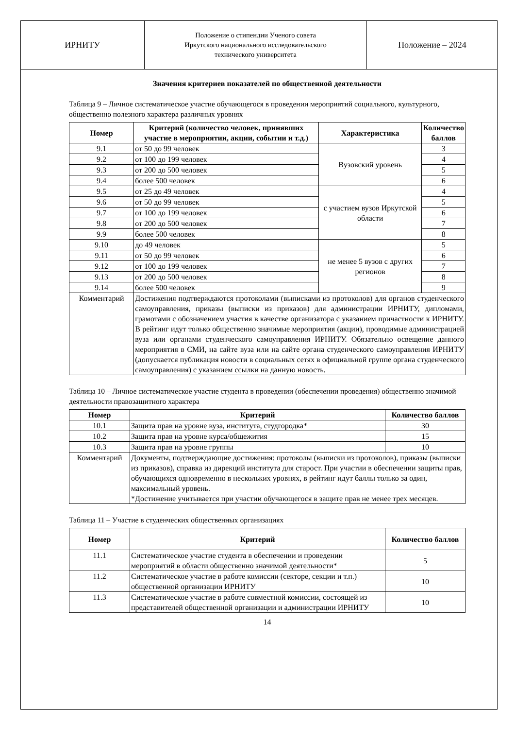| ИРНИТУ | Положение о стипендии Ученого совета Иркутского национального исследовательского технического университета | Положение – 2024 |
Значения критериев показателей по общественной деятельности
Таблица 9 – Личное систематическое участие обучающегося в проведении мероприятий социального, культурного, общественно полезного характера различных уровнях
| Номер | Критерий (количество человек, принявших участие в мероприятии, акции, событии и т.д.) | Характеристика | Количество баллов |
| --- | --- | --- | --- |
| 9.1 | от 50 до 99 человек | Вузовский уровень | 3 |
| 9.2 | от 100 до 199 человек | | 4 |
| 9.3 | от 200 до 500 человек | | 5 |
| 9.4 | более 500 человек | | 6 |
| 9.5 | от 25 до 49 человек | с участием вузов Иркутской области | 4 |
| 9.6 | от 50 до 99 человек | | 5 |
| 9.7 | от 100 до 199 человек | | 6 |
| 9.8 | от 200 до 500 человек | | 7 |
| 9.9 | более 500 человек | | 8 |
| 9.10 | до 49 человек | не менее 5 вузов с других регионов | 5 |
| 9.11 | от 50 до 99 человек | | 6 |
| 9.12 | от 100 до 199 человек | | 7 |
| 9.13 | от 200 до 500 человек | | 8 |
| 9.14 | более 500 человек | | 9 |
| Комментарий | Достижения подтверждаются протоколами (выписками из протоколов) для органов студенческого самоуправления, приказы (выписки из приказов) для администрации ИРНИТУ, дипломами, грамотами с обозначением участия в качестве организатора с указанием причастности к ИРНИТУ. В рейтинг идут только общественно значимые мероприятия (акции), проводимые администрацией вуза или органами студенческого самоуправления ИРНИТУ. Обязательно освещение данного мероприятия в СМИ, на сайте вуза или на сайте органа студенческого самоуправления ИРНИТУ (допускается публикация новости в социальных сетях в официальной группе органа студенческого самоуправления) с указанием ссылки на данную новость. | | |
Таблица 10 – Личное систематическое участие студента в проведении (обеспечении проведения) общественно значимой деятельности правозащитного характера
| Номер | Критерий | Количество баллов |
| --- | --- | --- |
| 10.1 | Защита прав на уровне вуза, института, студгородка* | 30 |
| 10.2 | Защита прав на уровне курса/общежития | 15 |
| 10.3 | Защита прав на уровне группы | 10 |
| Комментарий | Документы, подтверждающие достижения: протоколы (выписки из протоколов), приказы (выписки из приказов), справка из дирекций института для старост. При участии в обеспечении защиты прав, обучающихся одновременно в нескольких уровнях, в рейтинг идут баллы только за один, максимальный уровень. *Достижение учитывается при участии обучающегося в защите прав не менее трех месяцев. | |
Таблица 11 – Участие в студенческих общественных организациях
| Номер | Критерий | Количество баллов |
| --- | --- | --- |
| 11.1 | Систематическое участие студента в обеспечении и проведении мероприятий в области общественно значимой деятельности* | 5 |
| 11.2 | Систематическое участие в работе комиссии (секторе, секции и т.п.) общественной организации ИРНИТУ | 10 |
| 11.3 | Систематическое участие в работе совместной комиссии, состоящей из представителей общественной организации и администрации ИРНИТУ | 10 |
14